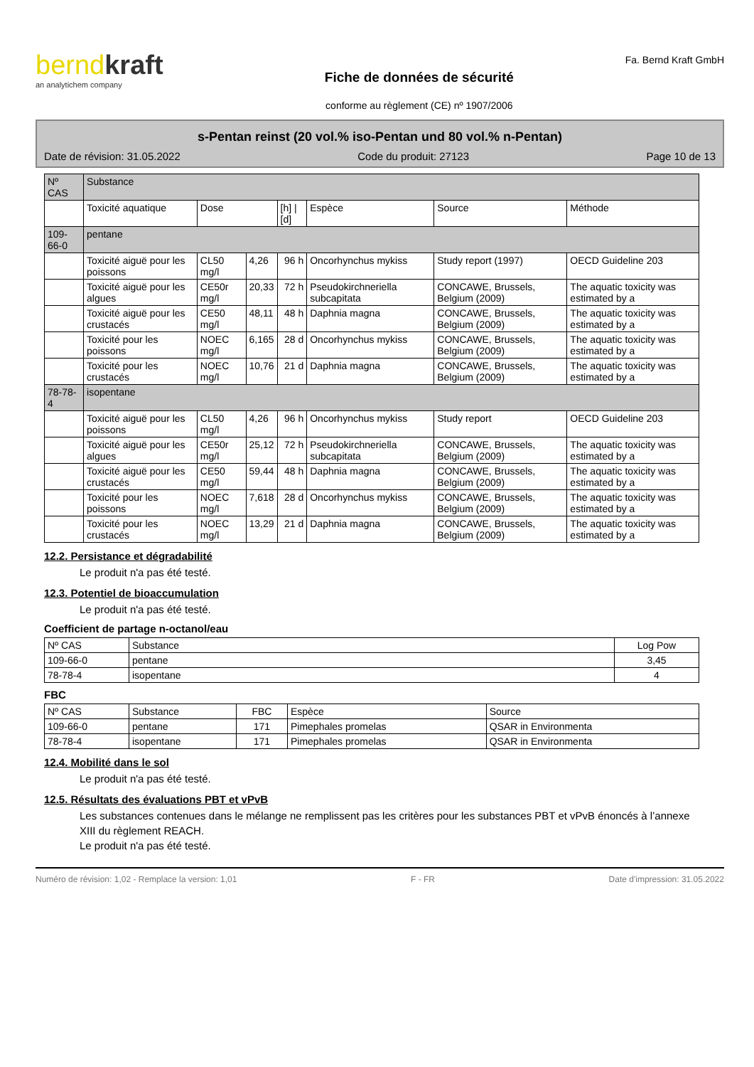berndkraft
an analytichem company
Fiche de données de sécurité
conforme au règlement (CE) nº 1907/2006
Fa. Bernd Kraft GmbH
s-Pentan reinst (20 vol.% iso-Pentan und 80 vol.% n-Pentan)
Date de révision: 31.05.2022 Code du produit: 27123 Page 10 de 13
| Nº CAS | Substance | | | | | | |
| | Toxicité aquatique | Dose | | [h] / [d] | Espèce | Source | Méthode |
| 109-66-0 | pentane | | | | | | |
| | Toxicité aiguë pour les poissons | CL50 mg/l | 4,26 | 96 h | Oncorhynchus mykiss | Study report (1997) | OECD Guideline 203 |
| | Toxicité aiguë pour les algues | CE50r mg/l | 20,33 | 72 h | Pseudokirchneriella subcapitata | CONCAWE, Brussels, Belgium (2009) | The aquatic toxicity was estimated by a |
| | Toxicité aiguë pour les crustacés | CE50 mg/l | 48,11 | 48 h | Daphnia magna | CONCAWE, Brussels, Belgium (2009) | The aquatic toxicity was estimated by a |
| | Toxicité pour les poissons | NOEC mg/l | 6,165 | 28 d | Oncorhynchus mykiss | CONCAWE, Brussels, Belgium (2009) | The aquatic toxicity was estimated by a |
| | Toxicité pour les crustacés | NOEC mg/l | 10,76 | 21 d | Daphnia magna | CONCAWE, Brussels, Belgium (2009) | The aquatic toxicity was estimated by a |
| 78-78-4 | isopentane | | | | | | |
| | Toxicité aiguë pour les poissons | CL50 mg/l | 4,26 | 96 h | Oncorhynchus mykiss | Study report | OECD Guideline 203 |
| | Toxicité aiguë pour les algues | CE50r mg/l | 25,12 | 72 h | Pseudokirchneriella subcapitata | CONCAWE, Brussels, Belgium (2009) | The aquatic toxicity was estimated by a |
| | Toxicité aiguë pour les crustacés | CE50 mg/l | 59,44 | 48 h | Daphnia magna | CONCAWE, Brussels, Belgium (2009) | The aquatic toxicity was estimated by a |
| | Toxicité pour les poissons | NOEC mg/l | 7,618 | 28 d | Oncorhynchus mykiss | CONCAWE, Brussels, Belgium (2009) | The aquatic toxicity was estimated by a |
| | Toxicité pour les crustacés | NOEC mg/l | 13,29 | 21 d | Daphnia magna | CONCAWE, Brussels, Belgium (2009) | The aquatic toxicity was estimated by a |
12.2. Persistance et dégradabilité
Le produit n'a pas été testé.
12.3. Potentiel de bioaccumulation
Le produit n'a pas été testé.
Coefficient de partage n-octanol/eau
| Nº CAS | Substance | Log Pow |
| --- | --- | --- |
| 109-66-0 | pentane | 3,45 |
| 78-78-4 | isopentane | 4 |
FBC
| Nº CAS | Substance | FBC | Espèce | Source |
| --- | --- | --- | --- | --- |
| 109-66-0 | pentane | 171 | Pimephales promelas | QSAR in Environmenta |
| 78-78-4 | isopentane | 171 | Pimephales promelas | QSAR in Environmenta |
12.4. Mobilité dans le sol
Le produit n'a pas été testé.
12.5. Résultats des évaluations PBT et vPvB
Les substances contenues dans le mélange ne remplissent pas les critères pour les substances PBT et vPvB énoncés à l’annexe XIII du règlement REACH.
Le produit n'a pas été testé.
Numéro de révision: 1,02 - Remplace la version: 1,01 F - FR Date d'impression: 31.05.2022